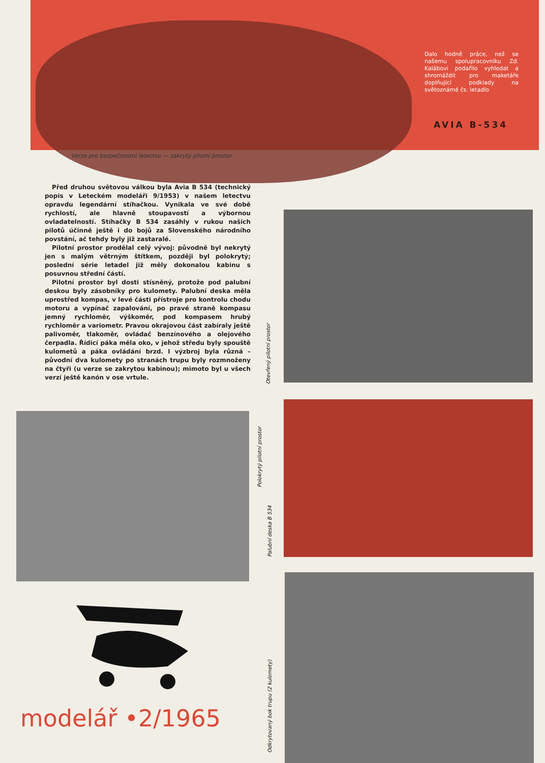Dalo hodně práce, než se našemu spolupracovníku Zd. Kalábovi podařilo vyhledat a shromáždit pro maketáře doplňující podklady na světoznámé čs. letadlo
AVIA B-534
Verze pro bezpečnostní letectvo — zakrytý pilotní prostor
Před druhou světovou válkou byla Avia B 534 (technický popis v Leteckém modeláři 9/1953) v našem letectvu opravdu legendární stíhačkou. Vynikala ve své době rychlostí, ale hlavně stoupavostí a výbornou ovladatelností. Stíhačky B 534 zasáhly v rukou našich pilotů účinně ještě i do bojů za Slovenského národního povstání, ač tehdy byly již zastaralé.
Pilotní prostor prodělal celý vývoj: původně byl nekrytý jen s malým větrným štítkem, později byl polokrytý; poslední série letadel již měly dokonalou kabinu s posuvnou střední částí.
Pilotní prostor byl dosti stísněný, protože pod palubní deskou byly zásobníky pro kulomety. Palubní deska měla uprostřed kompas, v levé části přístroje pro kontrolu chodu motoru a vypínač zapalování, po pravé straně kompasu jemný rychloměr, výškoměr, pod kompasem hrubý rychloměr a variometr. Pravou okrajovou část zabíraly ještě palivoměr, tlakoměr, ovládač benzínového a olejového čerpadla. Řídicí páka měla oko, v jehož středu byly spouště kulometů a páka ovládání brzd. I výzbroj byla různá – původní dva kulomety po stranách trupu byly rozmnoženy na čtyři (u verze se zakrytou kabinou); mimoto byl u všech verzí ještě kanón v ose vrtule.
Otevřený pilotní prostor
Polokrytý pilotní prostor
Palubní deska B 534
Odkrytovaný bok trupu (2 kulomety)
modelář •2/1965